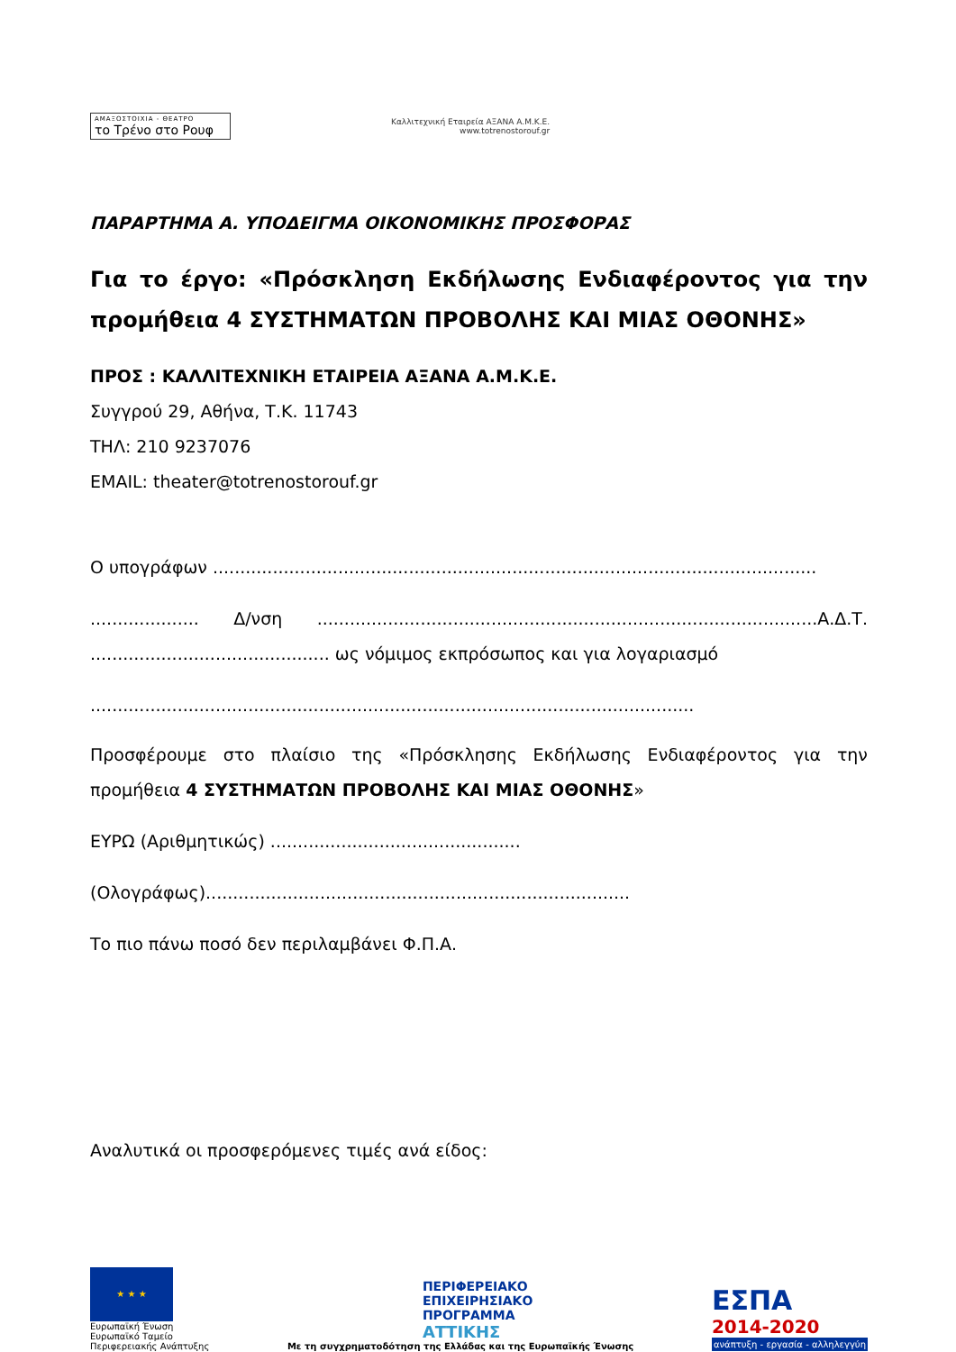ΑΜΑΞΟΣΤΟΙΧΙΑ - ΘΕΑΤΡΟ
το Τρένο στο Ρουφ
Καλλιτεχνική Εταιρεία ΑΞΑΝΑ Α.Μ.Κ.Ε.
www.totrenostorouf.gr
ΠΑΡΑΡΤΗΜΑ Α. ΥΠΟΔΕΙΓΜΑ ΟΙΚΟΝΟΜΙΚΗΣ ΠΡΟΣΦΟΡΑΣ
Για το έργο: «Πρόσκληση Εκδήλωσης Ενδιαφέροντος για την προμήθεια 4 ΣΥΣΤΗΜΑΤΩΝ ΠΡΟΒΟΛΗΣ ΚΑΙ ΜΙΑΣ ΟΘΟΝΗΣ»
ΠΡΟΣ : ΚΑΛΛΙΤΕΧΝΙΚΗ ΕΤΑΙΡΕΙΑ ΑΞΑΝΑ Α.Μ.Κ.Ε.
Συγγρού 29, Αθήνα, Τ.Κ. 11743
ΤΗΛ: 210 9237076
EMAIL: theater@totrenostorouf.gr
Ο υπογράφων ...............................................................................................................
.................... Δ/νση ............................................................................................Α.Δ.Τ. ............................................ ως νόμιμος εκπρόσωπος και για λογαριασμό
...............................................................................................................
Προσφέρουμε στο πλαίσιο της «Πρόσκλησης Εκδήλωσης Ενδιαφέροντος για την προμήθεια 4 ΣΥΣΤΗΜΑΤΩΝ ΠΡΟΒΟΛΗΣ ΚΑΙ ΜΙΑΣ ΟΘΟΝΗΣ»
ΕΥΡΩ (Αριθμητικώς) ..............................................
(Ολογράφως)..............................................................................
Το πιο πάνω ποσό δεν περιλαμβάνει Φ.Π.Α.
Αναλυτικά οι προσφερόμενες τιμές ανά είδος:
★ ★ ★
Ευρωπαϊκή Ένωση
Ευρωπαϊκό Ταμείο
Περιφερειακής Ανάπτυξης
ΠΕΡΙΦΕΡΕΙΑΚΟ
ΕΠΙΧΕΙΡΗΣΙΑΚΟ
ΠΡΟΓΡΑΜΜΑ
ΑΤΤΙΚΗΣ
Με τη συγχρηματοδότηση της Ελλάδας και της Ευρωπαϊκής Ένωσης
ΕΣΠΑ
2014-2020
ανάπτυξη - εργασία - αλληλεγγύη